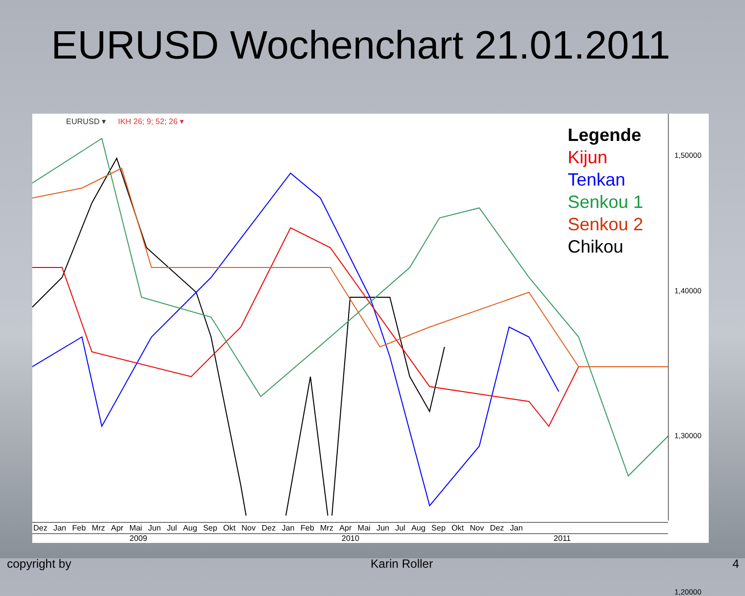EURUSD Wochenchart 21.01.2011
EURUSD ▾ IKH 26; 9; 52; 26 ▾
Legende
Kijun
Tenkan
Senkou 1
Senkou 2
Chikou
1,50000
1,40000
1,30000
1,20000
Dez Jan Feb Mrz Apr Mai Jun Jul Aug Sep Okt Nov Dez Jan Feb Mrz Apr Mai Jun Jul Aug Sep Okt Nov Dez Jan
2009 2010 2011
copyright by Karin Roller 4